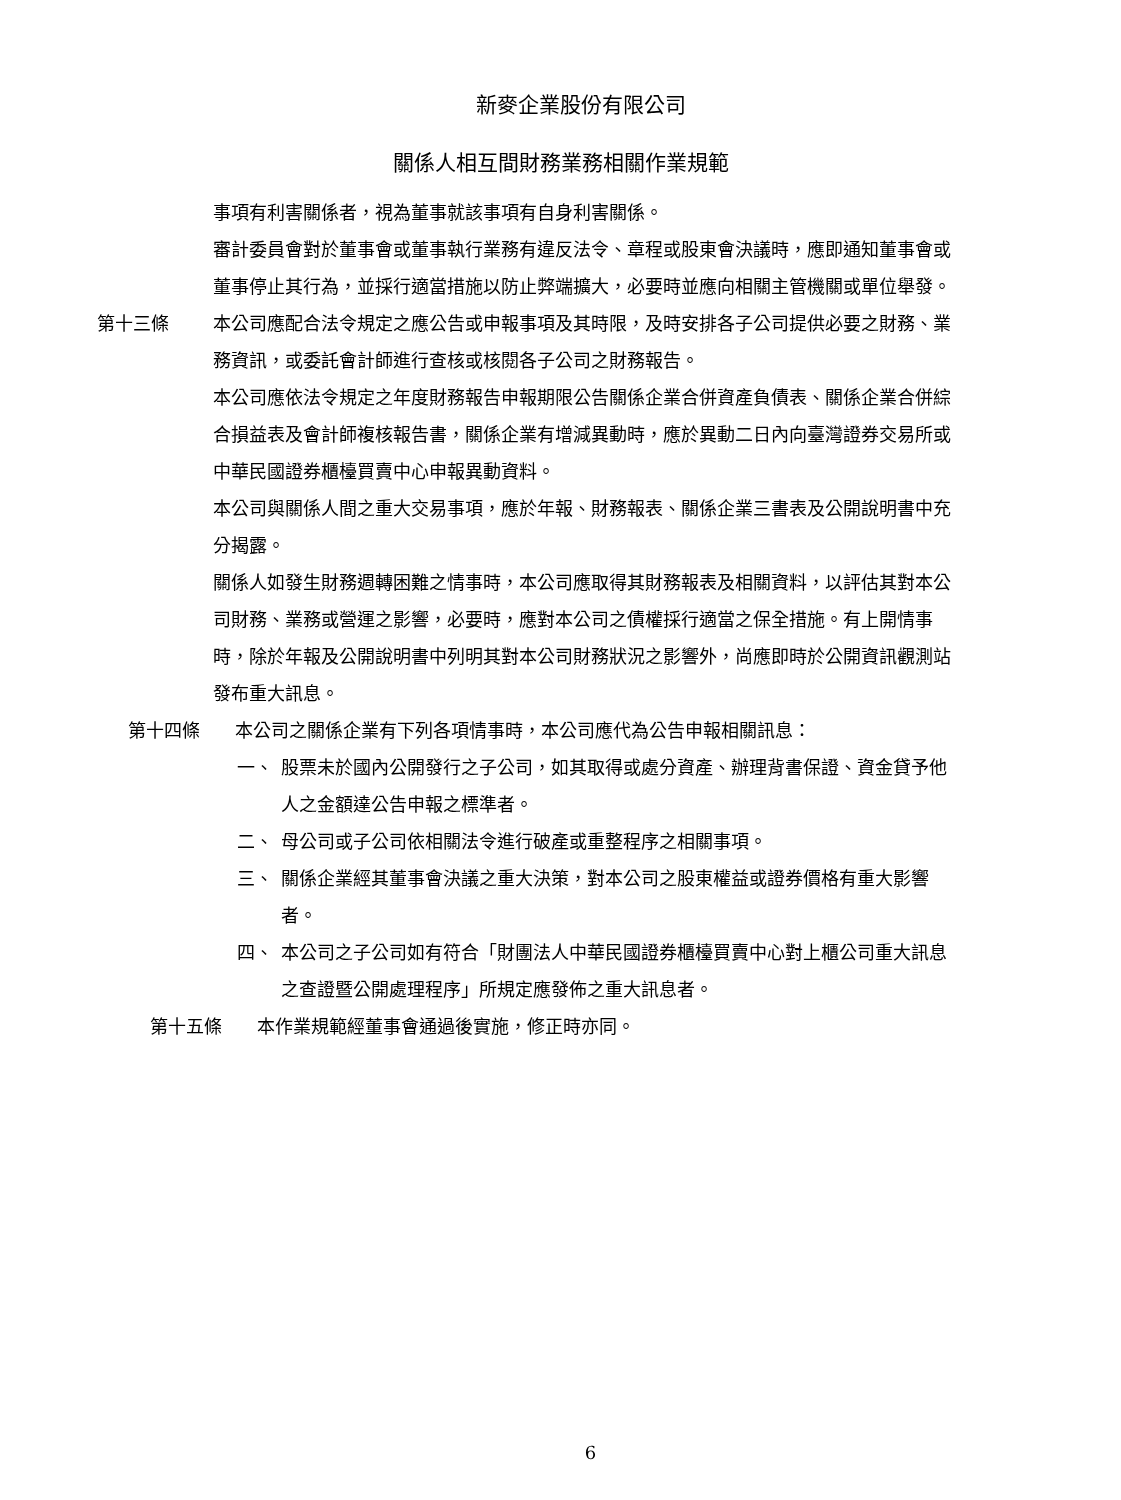新麥企業股份有限公司
關係人相互間財務業務相關作業規範
事項有利害關係者，視為董事就該事項有自身利害關係。
審計委員會對於董事會或董事執行業務有違反法令、章程或股東會決議時，應即通知董事會或董事停止其行為，並採行適當措施以防止弊端擴大，必要時並應向相關主管機關或單位舉發。
第十三條 本公司應配合法令規定之應公告或申報事項及其時限，及時安排各子公司提供必要之財務、業務資訊，或委託會計師進行查核或核閱各子公司之財務報告。
本公司應依法令規定之年度財務報告申報期限公告關係企業合併資產負債表、關係企業合併綜合損益表及會計師複核報告書，關係企業有增減異動時，應於異動二日內向臺灣證券交易所或中華民國證券櫃檯買賣中心申報異動資料。
本公司與關係人間之重大交易事項，應於年報、財務報表、關係企業三書表及公開說明書中充分揭露。
關係人如發生財務週轉困難之情事時，本公司應取得其財務報表及相關資料，以評估其對本公司財務、業務或營運之影響，必要時，應對本公司之債權採行適當之保全措施。有上開情事時，除於年報及公開說明書中列明其對本公司財務狀況之影響外，尚應即時於公開資訊觀測站發布重大訊息。
第十四條 本公司之關係企業有下列各項情事時，本公司應代為公告申報相關訊息：
一、 股票未於國內公開發行之子公司，如其取得或處分資產、辦理背書保證、資金貸予他人之金額達公告申報之標準者。
二、 母公司或子公司依相關法令進行破產或重整程序之相關事項。
三、 關係企業經其董事會決議之重大決策，對本公司之股東權益或證券價格有重大影響者。
四、 本公司之子公司如有符合「財團法人中華民國證券櫃檯買賣中心對上櫃公司重大訊息之查證暨公開處理程序」所規定應發佈之重大訊息者。
第十五條 本作業規範經董事會通過後實施，修正時亦同。
6